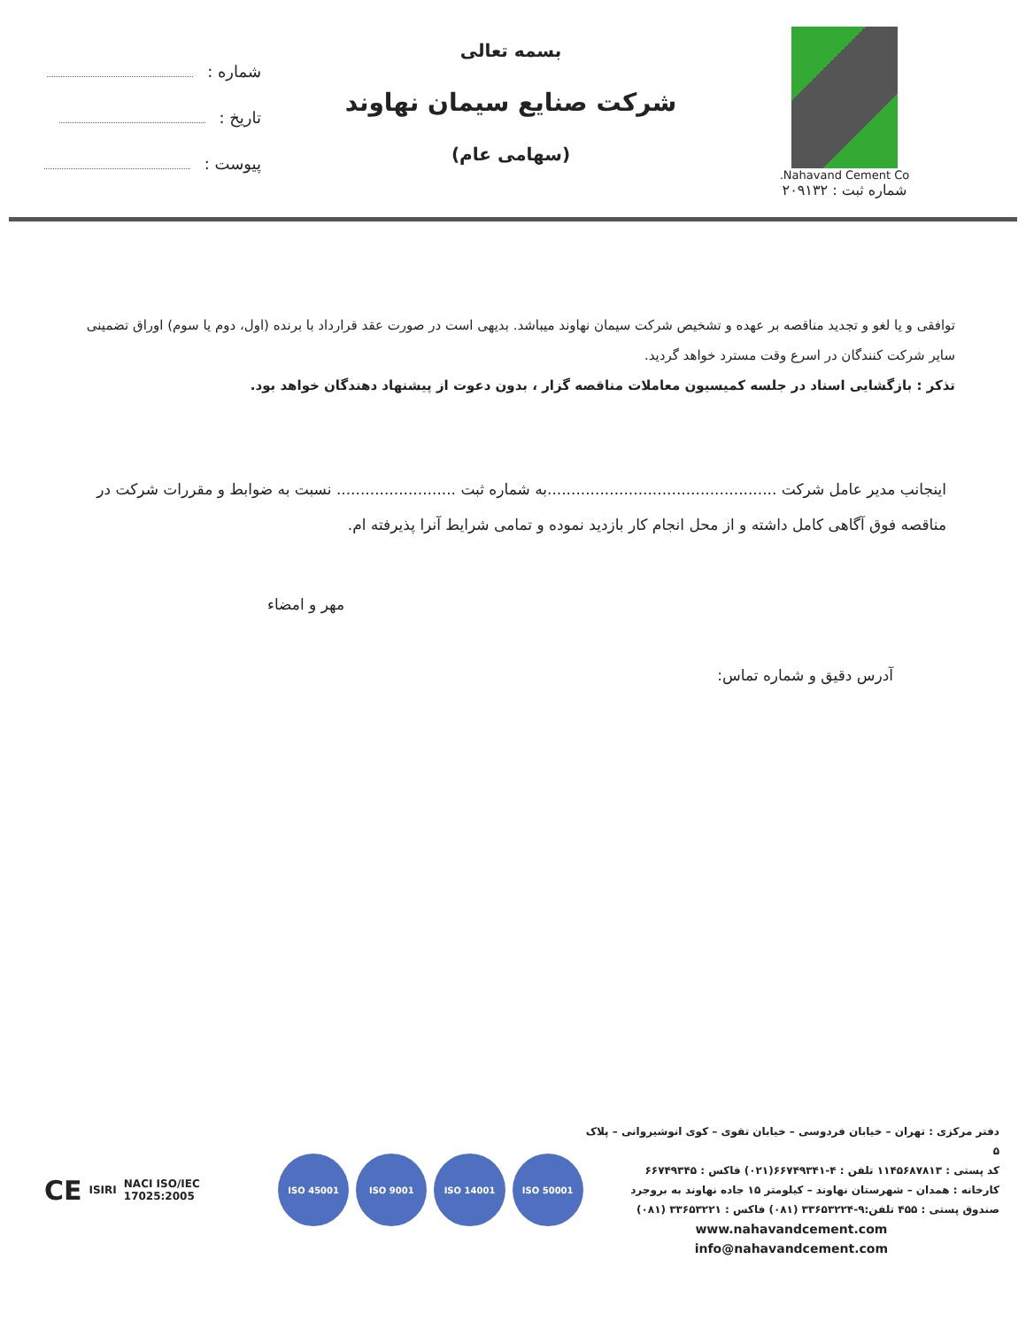Nahavand Cement Co.
شماره ثبت : ۲۰۹۱۳۲
بسمه تعالی
شرکت صنایع سیمان نهاوند
(سهامی عام)
شماره :
تاریخ :
پیوست :
توافقی و یا لغو و تجدید مناقصه بر عهده و تشخیص شرکت سیمان نهاوند میباشد. بدیهی است در صورت عقد قرارداد با برنده (اول، دوم یا سوم) اوراق تضمینی سایر شرکت کنندگان در اسرع وقت مسترد خواهد گردید.
تذکر : بازگشایی اسناد در جلسه کمیسیون معاملات مناقصه گزار ، بدون دعوت از پیشنهاد دهندگان خواهد بود.
اینجانب مدیر عامل شرکت ................................................به شماره ثبت ......................... نسبت به ضوابط و مقررات شرکت در مناقصه فوق آگاهی کامل داشته و از محل انجام کار بازدید نموده و تمامی شرایط آنرا پذیرفته ام.
مهر و امضاء
آدرس دقیق و شماره تماس:
دفتر مرکزی : تهران – خیابان فردوسی – خیابان تقوی – کوی انوشیروانی – پلاک ۵
کد پستی : ۱۱۴۵۶۸۷۸۱۳ تلفن : ۴-۶۶۷۴۹۳۴۱(۰۲۱) فاکس : ۶۶۷۴۹۳۴۵
کارخانه : همدان – شهرستان نهاوند – کیلومتر ۱۵ جاده نهاوند به بروجرد
صندوق پستی : ۴۵۵ تلفن:۹-۳۳۶۵۳۲۲۴ (۰۸۱) فاکس : ۳۳۶۵۳۲۲۱ (۰۸۱)
www.nahavandcement.com
info@nahavandcement.com
CE ISIRI NACI ISO/IEC 17025:2005
ISO 45001 ISO 9001 ISO 14001 ISO 50001